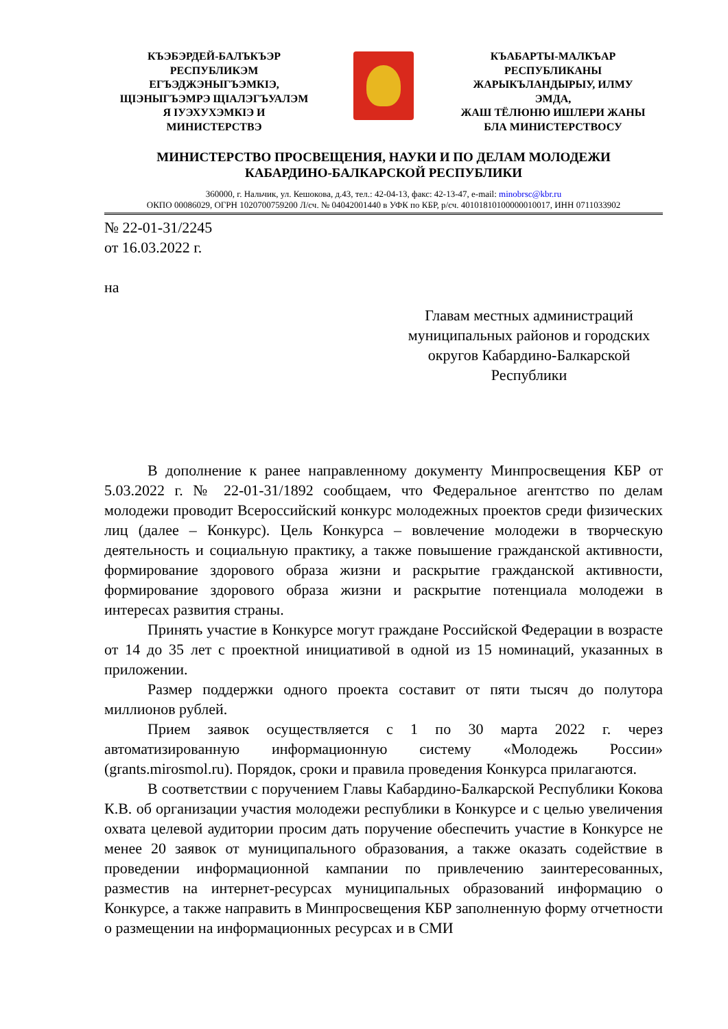КЪЭБЭРДЕЙ-БАЛЪКЪЭР
РЕСПУБЛИКЭМ
ЕГЪЭДЖЭНЫГЪЭМКIЭ,
ЩIЭНЫГЪЭМРЭ ЩIАЛЭГЪУАЛЭМ
Я IУЭХУХЭМКIЭ И
МИНИСТЕРСТВЭ
КЪАБАРТЫ-МАЛКЪАР
РЕСПУБЛИКАНЫ
ЖАРЫКЪЛАНДЫРЫУ, ИЛМУ
ЭМДА,
ЖАШ ТЁЛЮНЮ ИШЛЕРИ ЖАНЫ
БЛА МИНИСТЕРСТВОСУ
МИНИСТЕРСТВО ПРОСВЕЩЕНИЯ, НАУКИ И ПО ДЕЛАМ МОЛОДЕЖИ
КАБАРДИНО-БАЛКАРСКОЙ РЕСПУБЛИКИ
360000, г. Нальчик, ул. Кешокова, д.43, тел.: 42-04-13, факс: 42-13-47, e-mail: minobrsc@kbr.ru
ОКПО 00086029, ОГРН 1020700759200 Л/сч. № 04042001440 в УФК по КБР, р/сч. 40101810100000010017, ИНН 0711033902
№ 22-01-31/2245
от 16.03.2022 г.
на
Главам местных администраций муниципальных районов и городских округов Кабардино-Балкарской Республики
В дополнение к ранее направленному документу Минпросвещения КБР от 5.03.2022 г. № 22-01-31/1892 сообщаем, что Федеральное агентство по делам молодежи проводит Всероссийский конкурс молодежных проектов среди физических лиц (далее – Конкурс). Цель Конкурса – вовлечение молодежи в творческую деятельность и социальную практику, а также повышение гражданской активности, формирование здорового образа жизни и раскрытие гражданской активности, формирование здорового образа жизни и раскрытие потенциала молодежи в интересах развития страны.
Принять участие в Конкурсе могут граждане Российской Федерации в возрасте от 14 до 35 лет с проектной инициативой в одной из 15 номинаций, указанных в приложении.
Размер поддержки одного проекта составит от пяти тысяч до полутора миллионов рублей.
Прием заявок осуществляется с 1 по 30 марта 2022 г. через автоматизированную информационную систему «Молодежь России» (grants.mirosmol.ru). Порядок, сроки и правила проведения Конкурса прилагаются.
В соответствии с поручением Главы Кабардино-Балкарской Республики Кокова К.В. об организации участия молодежи республики в Конкурсе и с целью увеличения охвата целевой аудитории просим дать поручение обеспечить участие в Конкурсе не менее 20 заявок от муниципального образования, а также оказать содействие в проведении информационной кампании по привлечению заинтересованных, разместив на интернет-ресурсах муниципальных образований информацию о Конкурсе, а также направить в Минпросвещения КБР заполненную форму отчетности о размещении на информационных ресурсах и в СМИ